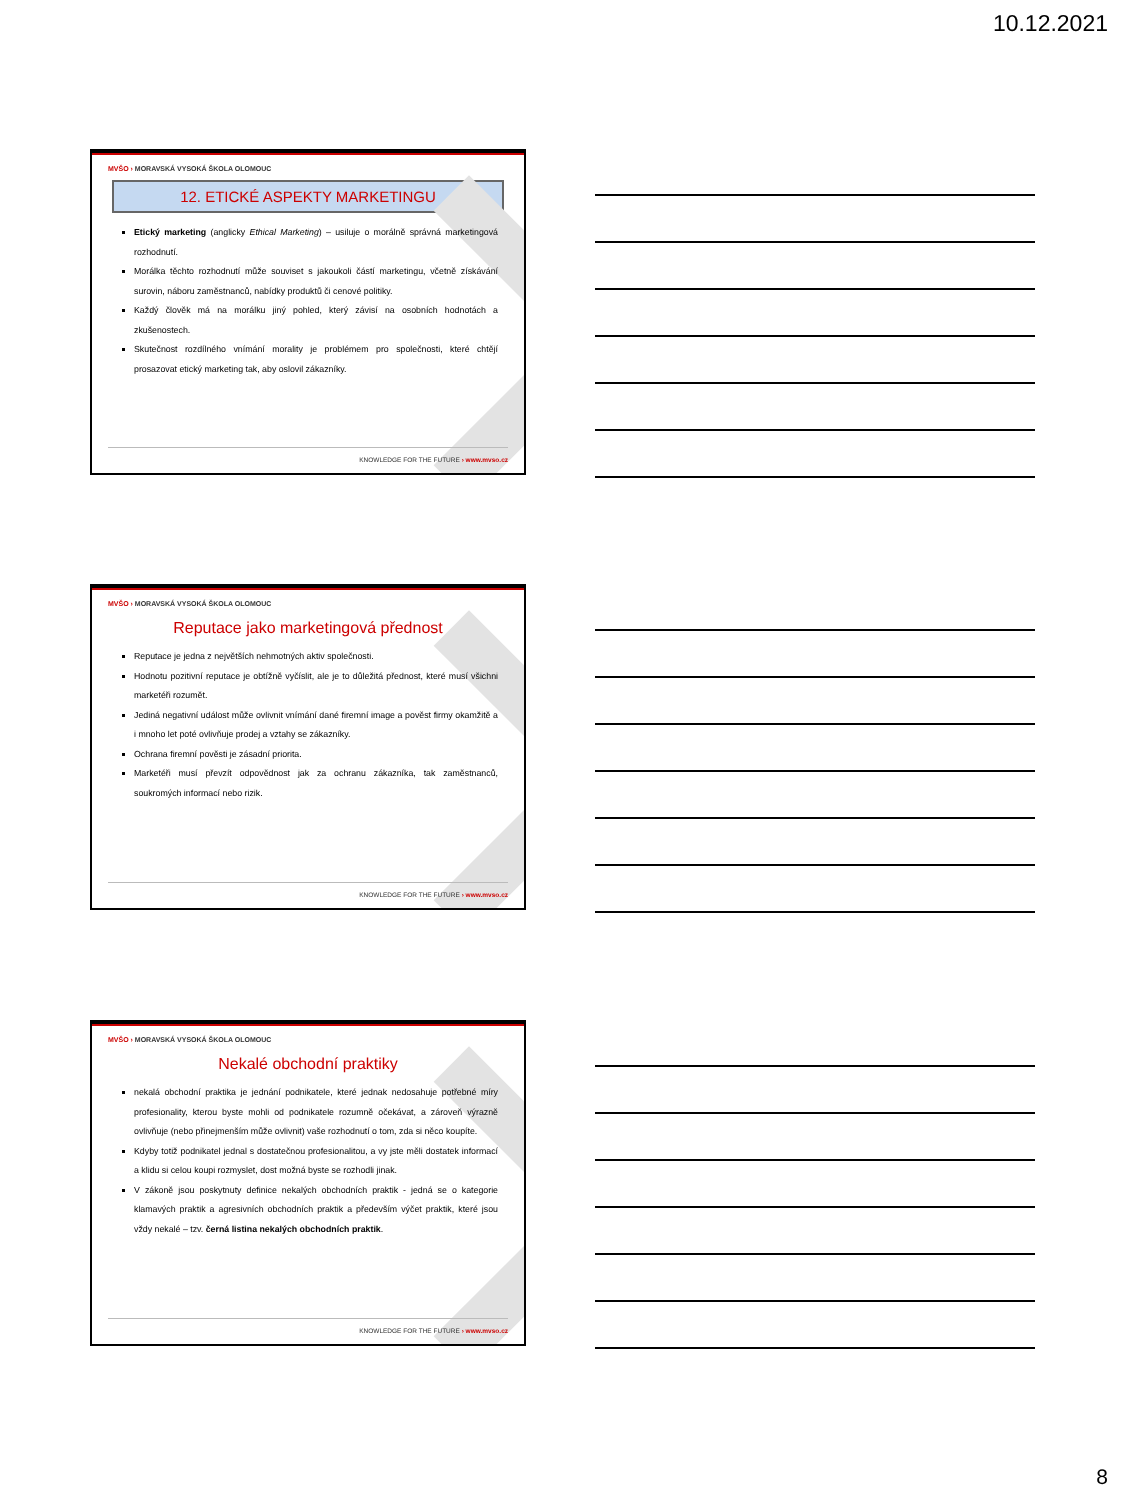10.12.2021
MVŠO › MORAVSKÁ VYSOKÁ ŠKOLA OLOMOUC
12. ETICKÉ ASPEKTY MARKETINGU
Etický marketing (anglicky Ethical Marketing) – usiluje o morálně správná marketingová rozhodnutí.
Morálka těchto rozhodnutí může souviset s jakoukoli částí marketingu, včetně získávání surovin, náboru zaměstnanců, nabídky produktů či cenové politiky.
Každý člověk má na morálku jiný pohled, který závisí na osobních hodnotách a zkušenostech.
Skutečnost rozdílného vnímání morality je problémem pro společnosti, které chtějí prosazovat etický marketing tak, aby oslovil zákazníky.
KNOWLEDGE FOR THE FUTURE › www.mvso.cz
MVŠO › MORAVSKÁ VYSOKÁ ŠKOLA OLOMOUC
Reputace jako marketingová přednost
Reputace je jedna z největších nehmotných aktiv společnosti.
Hodnotu pozitivní reputace je obtížně vyčíslit, ale je to důležitá přednost, které musí všichni marketéři rozumět.
Jediná negativní událost může ovlivnit vnímání dané firemní image a pověst firmy okamžitě a i mnoho let poté ovlivňuje prodej a vztahy se zákazníky.
Ochrana firemní pověsti je zásadní priorita.
Marketéři musí převzít odpovědnost jak za ochranu zákazníka, tak zaměstnanců, soukromých informací nebo rizik.
KNOWLEDGE FOR THE FUTURE › www.mvso.cz
MVŠO › MORAVSKÁ VYSOKÁ ŠKOLA OLOMOUC
Nekalé obchodní praktiky
nekalá obchodní praktika je jednání podnikatele, které jednak nedosahuje potřebné míry profesionality, kterou byste mohli od podnikatele rozumně očekávat, a zároveň výrazně ovlivňuje (nebo přinejmenším může ovlivnit) vaše rozhodnutí o tom, zda si něco koupíte.
Kdyby totiž podnikatel jednal s dostatečnou profesionalitou, a vy jste měli dostatek informací a klidu si celou koupi rozmyslet, dost možná byste se rozhodli jinak.
V zákoně jsou poskytnuty definice nekalých obchodních praktik - jedná se o kategorie klamavých praktik a agresivních obchodních praktik a především výčet praktik, které jsou vždy nekalé – tzv. černá listina nekalých obchodních praktik.
KNOWLEDGE FOR THE FUTURE › www.mvso.cz
8